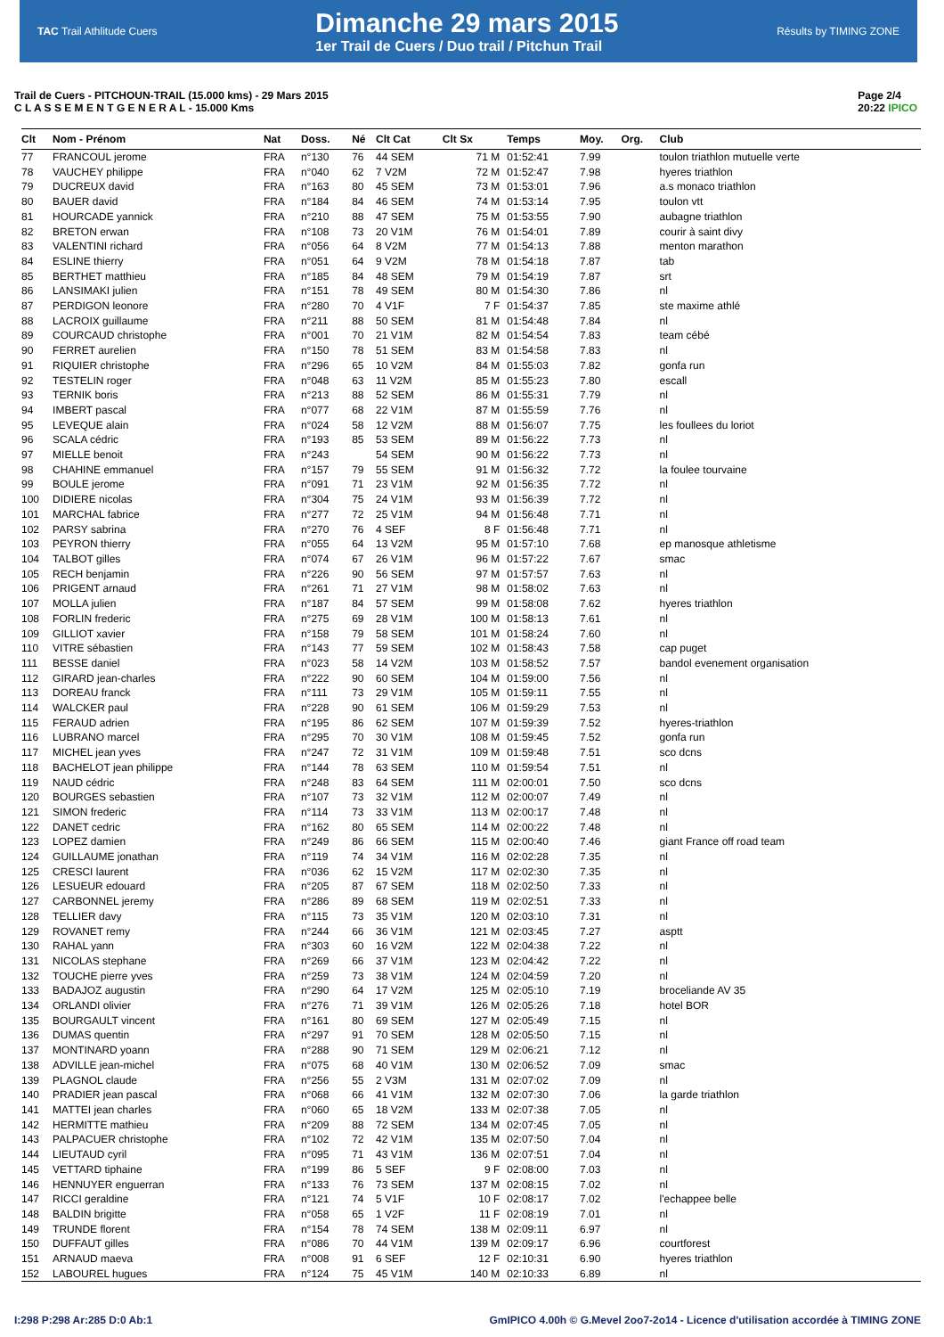TAC Trail Athlitude Cuers
Dimanche 29 mars 2015
1er Trail de Cuers / Duo trail / Pitchun Trail
Résults by TIMING ZONE
Trail de Cuers - PITCHOUN-TRAIL (15.000 kms) - 29 Mars 2015
C L A S S E M E N T G E N E R A L - 15.000 Kms
Page 2/4
20:22 IPICO
| Clt | Nom - Prénom | Nat | Doss. | Né | Clt Cat | Clt Sx | Temps | Moy. | Org. | Club |
| --- | --- | --- | --- | --- | --- | --- | --- | --- | --- | --- |
| 77 | FRANCOUL jerome | FRA | n°130 | 76 | 44 SEM | 71 M | 01:52:41 | 7.99 | | toulon triathlon mutuelle verte |
| 78 | VAUCHEY philippe | FRA | n°040 | 62 | 7 V2M | 72 M | 01:52:47 | 7.98 | | hyeres triathlon |
| 79 | DUCREUX david | FRA | n°163 | 80 | 45 SEM | 73 M | 01:53:01 | 7.96 | | a.s monaco triathlon |
| 80 | BAUER david | FRA | n°184 | 84 | 46 SEM | 74 M | 01:53:14 | 7.95 | | toulon vtt |
| 81 | HOURCADE yannick | FRA | n°210 | 88 | 47 SEM | 75 M | 01:53:55 | 7.90 | | aubagne triathlon |
| 82 | BRETON erwan | FRA | n°108 | 73 | 20 V1M | 76 M | 01:54:01 | 7.89 | | courir à saint divy |
| 83 | VALENTINI richard | FRA | n°056 | 64 | 8 V2M | 77 M | 01:54:13 | 7.88 | | menton marathon |
| 84 | ESLINE thierry | FRA | n°051 | 64 | 9 V2M | 78 M | 01:54:18 | 7.87 | | tab |
| 85 | BERTHET matthieu | FRA | n°185 | 84 | 48 SEM | 79 M | 01:54:19 | 7.87 | | srt |
| 86 | LANSIMAKI julien | FRA | n°151 | 78 | 49 SEM | 80 M | 01:54:30 | 7.86 | | nl |
| 87 | PERDIGON leonore | FRA | n°280 | 70 | 4 V1F | 7 F | 01:54:37 | 7.85 | | ste maxime athlé |
| 88 | LACROIX guillaume | FRA | n°211 | 88 | 50 SEM | 81 M | 01:54:48 | 7.84 | | nl |
| 89 | COURCAUD christophe | FRA | n°001 | 70 | 21 V1M | 82 M | 01:54:54 | 7.83 | | team cébé |
| 90 | FERRET aurelien | FRA | n°150 | 78 | 51 SEM | 83 M | 01:54:58 | 7.83 | | nl |
| 91 | RIQUIER christophe | FRA | n°296 | 65 | 10 V2M | 84 M | 01:55:03 | 7.82 | | gonfa run |
| 92 | TESTELIN roger | FRA | n°048 | 63 | 11 V2M | 85 M | 01:55:23 | 7.80 | | escall |
| 93 | TERNIK boris | FRA | n°213 | 88 | 52 SEM | 86 M | 01:55:31 | 7.79 | | nl |
| 94 | IMBERT pascal | FRA | n°077 | 68 | 22 V1M | 87 M | 01:55:59 | 7.76 | | nl |
| 95 | LEVEQUE alain | FRA | n°024 | 58 | 12 V2M | 88 M | 01:56:07 | 7.75 | | les foullees du loriot |
| 96 | SCALA cédric | FRA | n°193 | 85 | 53 SEM | 89 M | 01:56:22 | 7.73 | | nl |
| 97 | MIELLE benoit | FRA | n°243 | | 54 SEM | 90 M | 01:56:22 | 7.73 | | nl |
| 98 | CHAHINE emmanuel | FRA | n°157 | 79 | 55 SEM | 91 M | 01:56:32 | 7.72 | | la foulee tourvaine |
| 99 | BOULE jerome | FRA | n°091 | 71 | 23 V1M | 92 M | 01:56:35 | 7.72 | | nl |
| 100 | DIDIERE nicolas | FRA | n°304 | 75 | 24 V1M | 93 M | 01:56:39 | 7.72 | | nl |
| 101 | MARCHAL fabrice | FRA | n°277 | 72 | 25 V1M | 94 M | 01:56:48 | 7.71 | | nl |
| 102 | PARSY sabrina | FRA | n°270 | 76 | 4 SEF | 8 F | 01:56:48 | 7.71 | | nl |
| 103 | PEYRON thierry | FRA | n°055 | 64 | 13 V2M | 95 M | 01:57:10 | 7.68 | | ep manosque athletisme |
| 104 | TALBOT gilles | FRA | n°074 | 67 | 26 V1M | 96 M | 01:57:22 | 7.67 | | smac |
| 105 | RECH benjamin | FRA | n°226 | 90 | 56 SEM | 97 M | 01:57:57 | 7.63 | | nl |
| 106 | PRIGENT arnaud | FRA | n°261 | 71 | 27 V1M | 98 M | 01:58:02 | 7.63 | | nl |
| 107 | MOLLA julien | FRA | n°187 | 84 | 57 SEM | 99 M | 01:58:08 | 7.62 | | hyeres triathlon |
| 108 | FORLIN frederic | FRA | n°275 | 69 | 28 V1M | 100 M | 01:58:13 | 7.61 | | nl |
| 109 | GILLIOT xavier | FRA | n°158 | 79 | 58 SEM | 101 M | 01:58:24 | 7.60 | | nl |
| 110 | VITRE sébastien | FRA | n°143 | 77 | 59 SEM | 102 M | 01:58:43 | 7.58 | | cap puget |
| 111 | BESSE daniel | FRA | n°023 | 58 | 14 V2M | 103 M | 01:58:52 | 7.57 | | bandol evenement organisation |
| 112 | GIRARD jean-charles | FRA | n°222 | 90 | 60 SEM | 104 M | 01:59:00 | 7.56 | | nl |
| 113 | DOREAU franck | FRA | n°111 | 73 | 29 V1M | 105 M | 01:59:11 | 7.55 | | nl |
| 114 | WALCKER paul | FRA | n°228 | 90 | 61 SEM | 106 M | 01:59:29 | 7.53 | | nl |
| 115 | FERAUD adrien | FRA | n°195 | 86 | 62 SEM | 107 M | 01:59:39 | 7.52 | | hyeres-triathlon |
| 116 | LUBRANO marcel | FRA | n°295 | 70 | 30 V1M | 108 M | 01:59:45 | 7.52 | | gonfa run |
| 117 | MICHEL jean yves | FRA | n°247 | 72 | 31 V1M | 109 M | 01:59:48 | 7.51 | | sco dcns |
| 118 | BACHELOT jean philippe | FRA | n°144 | 78 | 63 SEM | 110 M | 01:59:54 | 7.51 | | nl |
| 119 | NAUD cédric | FRA | n°248 | 83 | 64 SEM | 111 M | 02:00:01 | 7.50 | | sco dcns |
| 120 | BOURGES sebastien | FRA | n°107 | 73 | 32 V1M | 112 M | 02:00:07 | 7.49 | | nl |
| 121 | SIMON frederic | FRA | n°114 | 73 | 33 V1M | 113 M | 02:00:17 | 7.48 | | nl |
| 122 | DANET cedric | FRA | n°162 | 80 | 65 SEM | 114 M | 02:00:22 | 7.48 | | nl |
| 123 | LOPEZ damien | FRA | n°249 | 86 | 66 SEM | 115 M | 02:00:40 | 7.46 | | giant France off road team |
| 124 | GUILLAUME jonathan | FRA | n°119 | 74 | 34 V1M | 116 M | 02:02:28 | 7.35 | | nl |
| 125 | CRESCI laurent | FRA | n°036 | 62 | 15 V2M | 117 M | 02:02:30 | 7.35 | | nl |
| 126 | LESUEUR edouard | FRA | n°205 | 87 | 67 SEM | 118 M | 02:02:50 | 7.33 | | nl |
| 127 | CARBONNEL jeremy | FRA | n°286 | 89 | 68 SEM | 119 M | 02:02:51 | 7.33 | | nl |
| 128 | TELLIER davy | FRA | n°115 | 73 | 35 V1M | 120 M | 02:03:10 | 7.31 | | nl |
| 129 | ROVANET remy | FRA | n°244 | 66 | 36 V1M | 121 M | 02:03:45 | 7.27 | | asptt |
| 130 | RAHAL yann | FRA | n°303 | 60 | 16 V2M | 122 M | 02:04:38 | 7.22 | | nl |
| 131 | NICOLAS stephane | FRA | n°269 | 66 | 37 V1M | 123 M | 02:04:42 | 7.22 | | nl |
| 132 | TOUCHE pierre yves | FRA | n°259 | 73 | 38 V1M | 124 M | 02:04:59 | 7.20 | | nl |
| 133 | BADAJOZ augustin | FRA | n°290 | 64 | 17 V2M | 125 M | 02:05:10 | 7.19 | | broceliande AV 35 |
| 134 | ORLANDI olivier | FRA | n°276 | 71 | 39 V1M | 126 M | 02:05:26 | 7.18 | | hotel BOR |
| 135 | BOURGAULT vincent | FRA | n°161 | 80 | 69 SEM | 127 M | 02:05:49 | 7.15 | | nl |
| 136 | DUMAS quentin | FRA | n°297 | 91 | 70 SEM | 128 M | 02:05:50 | 7.15 | | nl |
| 137 | MONTINARD yoann | FRA | n°288 | 90 | 71 SEM | 129 M | 02:06:21 | 7.12 | | nl |
| 138 | ADVILLE jean-michel | FRA | n°075 | 68 | 40 V1M | 130 M | 02:06:52 | 7.09 | | smac |
| 139 | PLAGNOL claude | FRA | n°256 | 55 | 2 V3M | 131 M | 02:07:02 | 7.09 | | nl |
| 140 | PRADIER jean pascal | FRA | n°068 | 66 | 41 V1M | 132 M | 02:07:30 | 7.06 | | la garde triathlon |
| 141 | MATTEI jean charles | FRA | n°060 | 65 | 18 V2M | 133 M | 02:07:38 | 7.05 | | nl |
| 142 | HERMITTE mathieu | FRA | n°209 | 88 | 72 SEM | 134 M | 02:07:45 | 7.05 | | nl |
| 143 | PALPACUER christophe | FRA | n°102 | 72 | 42 V1M | 135 M | 02:07:50 | 7.04 | | nl |
| 144 | LIEUTAUD cyril | FRA | n°095 | 71 | 43 V1M | 136 M | 02:07:51 | 7.04 | | nl |
| 145 | VETTARD tiphaine | FRA | n°199 | 86 | 5 SEF | 9 F | 02:08:00 | 7.03 | | nl |
| 146 | HENNUYER enguerran | FRA | n°133 | 76 | 73 SEM | 137 M | 02:08:15 | 7.02 | | nl |
| 147 | RICCI geraldine | FRA | n°121 | 74 | 5 V1F | 10 F | 02:08:17 | 7.02 | | l'echappee belle |
| 148 | BALDIN brigitte | FRA | n°058 | 65 | 1 V2F | 11 F | 02:08:19 | 7.01 | | nl |
| 149 | TRUNDE florent | FRA | n°154 | 78 | 74 SEM | 138 M | 02:09:11 | 6.97 | | nl |
| 150 | DUFFAUT gilles | FRA | n°086 | 70 | 44 V1M | 139 M | 02:09:17 | 6.96 | | courtforest |
| 151 | ARNAUD maeva | FRA | n°008 | 91 | 6 SEF | 12 F | 02:10:31 | 6.90 | | hyeres triathlon |
| 152 | LABOUREL hugues | FRA | n°124 | 75 | 45 V1M | 140 M | 02:10:33 | 6.89 | | nl |
I:298 P:298 Ar:285 D:0 Ab:1 GmIPICO 4.00h © G.Mevel 2oo7-2o14 - Licence d'utilisation accordée à TIMING ZONE